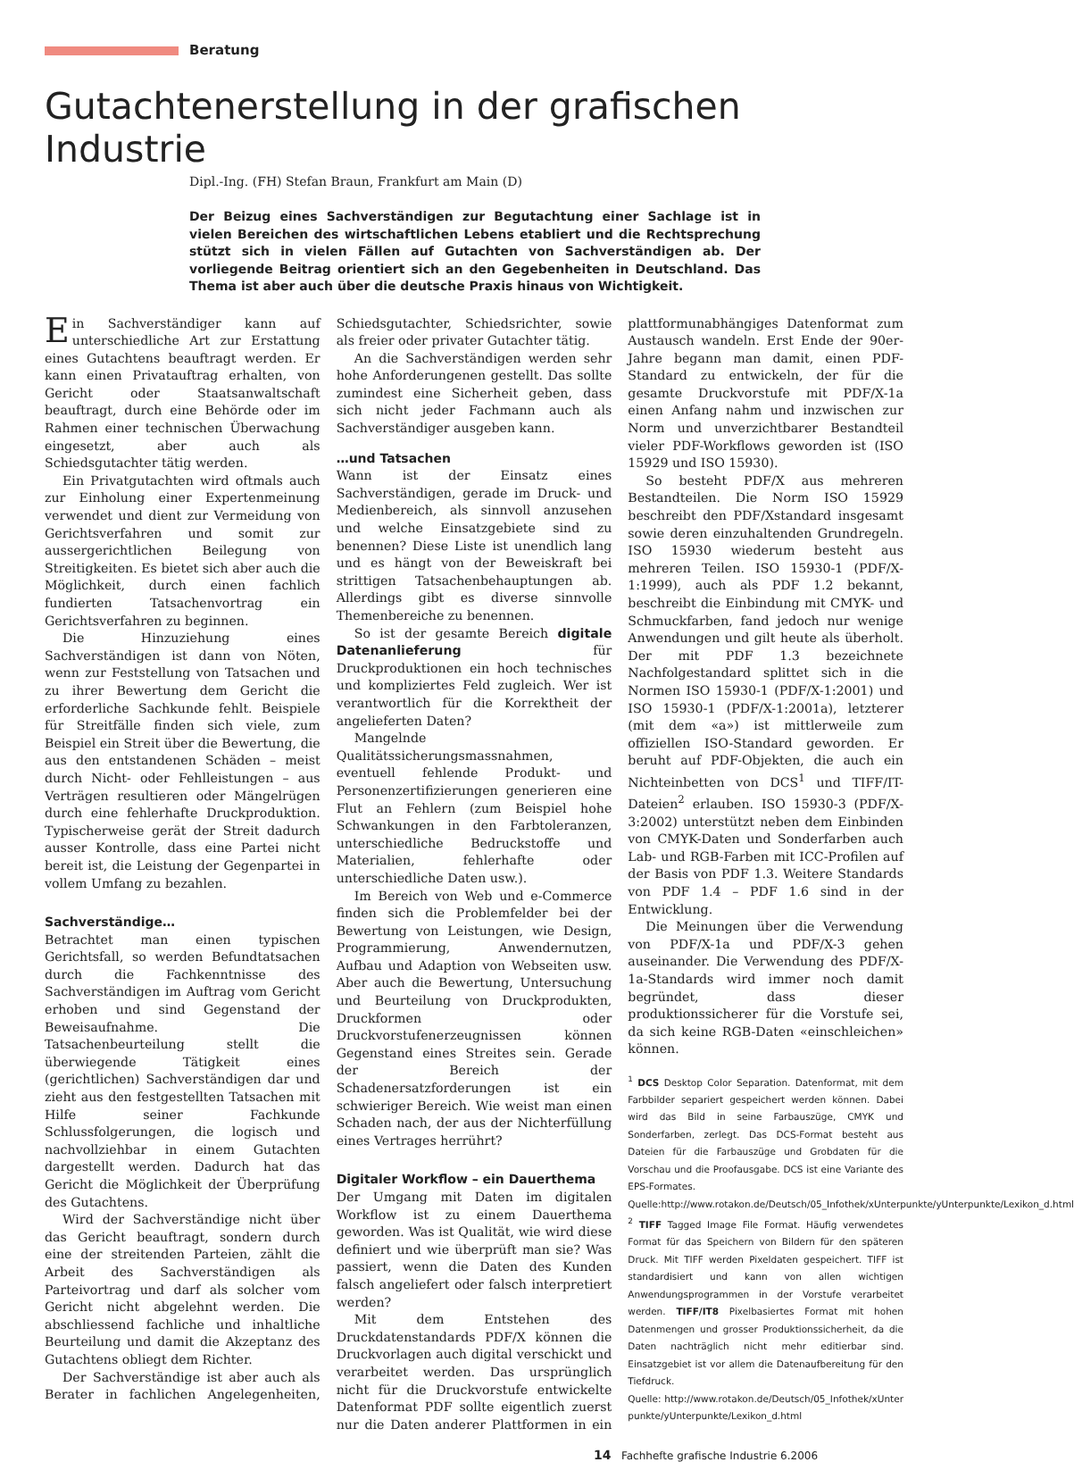Beratung
Gutachtenerstellung in der grafischen Industrie
Dipl.-Ing. (FH) Stefan Braun, Frankfurt am Main (D)
Der Beizug eines Sachverständigen zur Begutachtung einer Sachlage ist in vielen Bereichen des wirtschaftlichen Lebens etabliert und die Rechtsprechung stützt sich in vielen Fällen auf Gutachten von Sachverständigen ab. Der vorliegende Beitrag orientiert sich an den Gegebenheiten in Deutschland. Das Thema ist aber auch über die deutsche Praxis hinaus von Wichtigkeit.
Ein Sachverständiger kann auf unterschiedliche Art zur Erstattung eines Gutachtens beauftragt werden. Er kann einen Privatauftrag erhalten, von Gericht oder Staatsanwaltschaft beauftragt, durch eine Behörde oder im Rahmen einer technischen Überwachung eingesetzt, aber auch als Schiedsgutachter tätig werden.
Ein Privatgutachten wird oftmals auch zur Einholung einer Expertenmeinung verwendet und dient zur Vermeidung von Gerichtsverfahren und somit zur aussergerichtlichen Beilegung von Streitigkeiten. Es bietet sich aber auch die Möglichkeit, durch einen fachlich fundierten Tatsachenvortrag ein Gerichtsverfahren zu beginnen.
Die Hinzuziehung eines Sachverständigen ist dann von Nöten, wenn zur Feststellung von Tatsachen und zu ihrer Bewertung dem Gericht die erforderliche Sachkunde fehlt. Beispiele für Streitfälle finden sich viele, zum Beispiel ein Streit über die Bewertung, die aus den entstandenen Schäden – meist durch Nicht- oder Fehlleistungen – aus Verträgen resultieren oder Mängelrügen durch eine fehlerhafte Druckproduktion. Typischerweise gerät der Streit dadurch ausser Kontrolle, dass eine Partei nicht bereit ist, die Leistung der Gegenpartei in vollem Umfang zu bezahlen.
Sachverständige…
Betrachtet man einen typischen Gerichtsfall, so werden Befundtatsachen durch die Fachkenntnisse des Sachverständigen im Auftrag vom Gericht erhoben und sind Gegenstand der Beweisaufnahme. Die Tatsachenbeurteilung stellt die überwiegende Tätigkeit eines (gerichtlichen) Sachverständigen dar und zieht aus den festgestellten Tatsachen mit Hilfe seiner Fachkunde Schlussfolgerungen, die logisch und nachvollziehbar in einem Gutachten dargestellt werden. Dadurch hat das Gericht die Möglichkeit der Überprüfung des Gutachtens.
Wird der Sachverständige nicht über das Gericht beauftragt, sondern durch eine der streitenden Parteien, zählt die Arbeit des Sachverständigen als Parteivortrag und darf als solcher vom Gericht nicht abgelehnt werden. Die abschliessend fachliche und inhaltliche Beurteilung und damit die Akzeptanz des Gutachtens obliegt dem Richter.
Der Sachverständige ist aber auch als Berater in fachlichen Angelegenheiten, Schiedsgutachter, Schiedsrichter, sowie als freier oder privater Gutachter tätig.
An die Sachverständigen werden sehr hohe Anforderungenen gestellt. Das sollte zumindest eine Sicherheit geben, dass sich nicht jeder Fachmann auch als Sachverständiger ausgeben kann.
…und Tatsachen
Wann ist der Einsatz eines Sachverständigen, gerade im Druck- und Medienbereich, als sinnvoll anzusehen und welche Einsatzgebiete sind zu benennen? Diese Liste ist unendlich lang und es hängt von der Beweiskraft bei strittigen Tatsachenbehauptungen ab. Allerdings gibt es diverse sinnvolle Themenbereiche zu benennen.
So ist der gesamte Bereich digitale Datenanlieferung für Druckproduktionen ein hoch technisches und kompliziertes Feld zugleich. Wer ist verantwortlich für die Korrektheit der angelieferten Daten?
Mangelnde Qualitätssicherungsmassnahmen, eventuell fehlende Produkt- und Personenzertifizierungen generieren eine Flut an Fehlern (zum Beispiel hohe Schwankungen in den Farbtoleranzen, unterschiedliche Bedruckstoffe und Materialien, fehlerhafte oder unterschiedliche Daten usw.).
Im Bereich von Web und e-Commerce finden sich die Problemfelder bei der Bewertung von Leistungen, wie Design, Programmierung, Anwendernutzen, Aufbau und Adaption von Webseiten usw. Aber auch die Bewertung, Untersuchung und Beurteilung von Druckprodukten, Druckformen oder Druckvorstufenerzeugnissen können Gegenstand eines Streites sein. Gerade der Bereich der Schadenersatzforderungen ist ein schwieriger Bereich. Wie weist man einen Schaden nach, der aus der Nichterfüllung eines Vertrages herrührt?
Digitaler Workflow – ein Dauerthema
Der Umgang mit Daten im digitalen Workflow ist zu einem Dauerthema geworden. Was ist Qualität, wie wird diese definiert und wie überprüft man sie? Was passiert, wenn die Daten des Kunden falsch angeliefert oder falsch interpretiert werden?
Mit dem Entstehen des Druckdatenstandards PDF/X können die Druckvorlagen auch digital verschickt und verarbeitet werden. Das ursprünglich nicht für die Druckvorstufe entwickelte Datenformat PDF sollte eigentlich zuerst nur die Daten anderer Plattformen in ein plattformunabhängiges Datenformat zum Austausch wandeln. Erst Ende der 90er-Jahre begann man damit, einen PDF-Standard zu entwickeln, der für die gesamte Druckvorstufe mit PDF/X-1a einen Anfang nahm und inzwischen zur Norm und unverzichtbarer Bestandteil vieler PDF-Workflows geworden ist (ISO 15929 und ISO 15930).
So besteht PDF/X aus mehreren Bestandteilen. Die Norm ISO 15929 beschreibt den PDF/Xstandard insgesamt sowie deren einzuhaltenden Grundregeln. ISO 15930 wiederum besteht aus mehreren Teilen. ISO 15930-1 (PDF/X-1:1999), auch als PDF 1.2 bekannt, beschreibt die Einbindung mit CMYK- und Schmuckfarben, fand jedoch nur wenige Anwendungen und gilt heute als überholt. Der mit PDF 1.3 bezeichnete Nachfolgestandard splittet sich in die Normen ISO 15930-1 (PDF/X-1:2001) und ISO 15930-1 (PDF/X-1:2001a), letzterer (mit dem «a») ist mittlerweile zum offiziellen ISO-Standard geworden. Er beruht auf PDF-Objekten, die auch ein Nichteinbetten von DCS<sup>1</sup> und TIFF/IT-Dateien<sup>2</sup> erlauben. ISO 15930-3 (PDF/X- 3:2002) unterstützt neben dem Einbinden von CMYK-Daten und Sonderfarben auch Lab- und RGB-Farben mit ICC-Profilen auf der Basis von PDF 1.3. Weitere Standards von PDF 1.4 – PDF 1.6 sind in der Entwicklung.
Die Meinungen über die Verwendung von PDF/X-1a und PDF/X-3 gehen auseinander. Die Verwendung des PDF/X-1a-Standards wird immer noch damit begründet, dass dieser produktionssicherer für die Vorstufe sei, da sich keine RGB-Daten «einschleichen» können.
<sup>1</sup> DCS Desktop Color Separation. Datenformat, mit dem Farbbilder separiert gespeichert werden können. Dabei wird das Bild in seine Farbauszüge, CMYK und Sonderfarben, zerlegt. Das DCS-Format besteht aus Dateien für die Farbauszüge und Grobdaten für die Vorschau und die Proofausgabe. DCS ist eine Variante des EPS-Formates. Quelle:http://www.rotakon.de/Deutsch/05_Infothek/xUnterpunkte/yUnterpunkte/Lexikon_d.html
<sup>2</sup> TIFF Tagged Image File Format. Häufig verwendetes Format für das Speichern von Bildern für den späteren Druck. Mit TIFF werden Pixeldaten gespeichert. TIFF ist standardisiert und kann von allen wichtigen Anwendungsprogrammen in der Vorstufe verarbeitet werden. TIFF/IT8 Pixelbasiertes Format mit hohen Datenmengen und grosser Produktionssicherheit, da die Daten nachträglich nicht mehr editierbar sind. Einsatzgebiet ist vor allem die Datenaufbereitung für den Tiefdruck.
Quelle: http://www.rotakon.de/Deutsch/05_Infothek/xUnter punkte/yUnterpunkte/Lexikon_d.html
14 Fachhefte grafische Industrie 6.2006